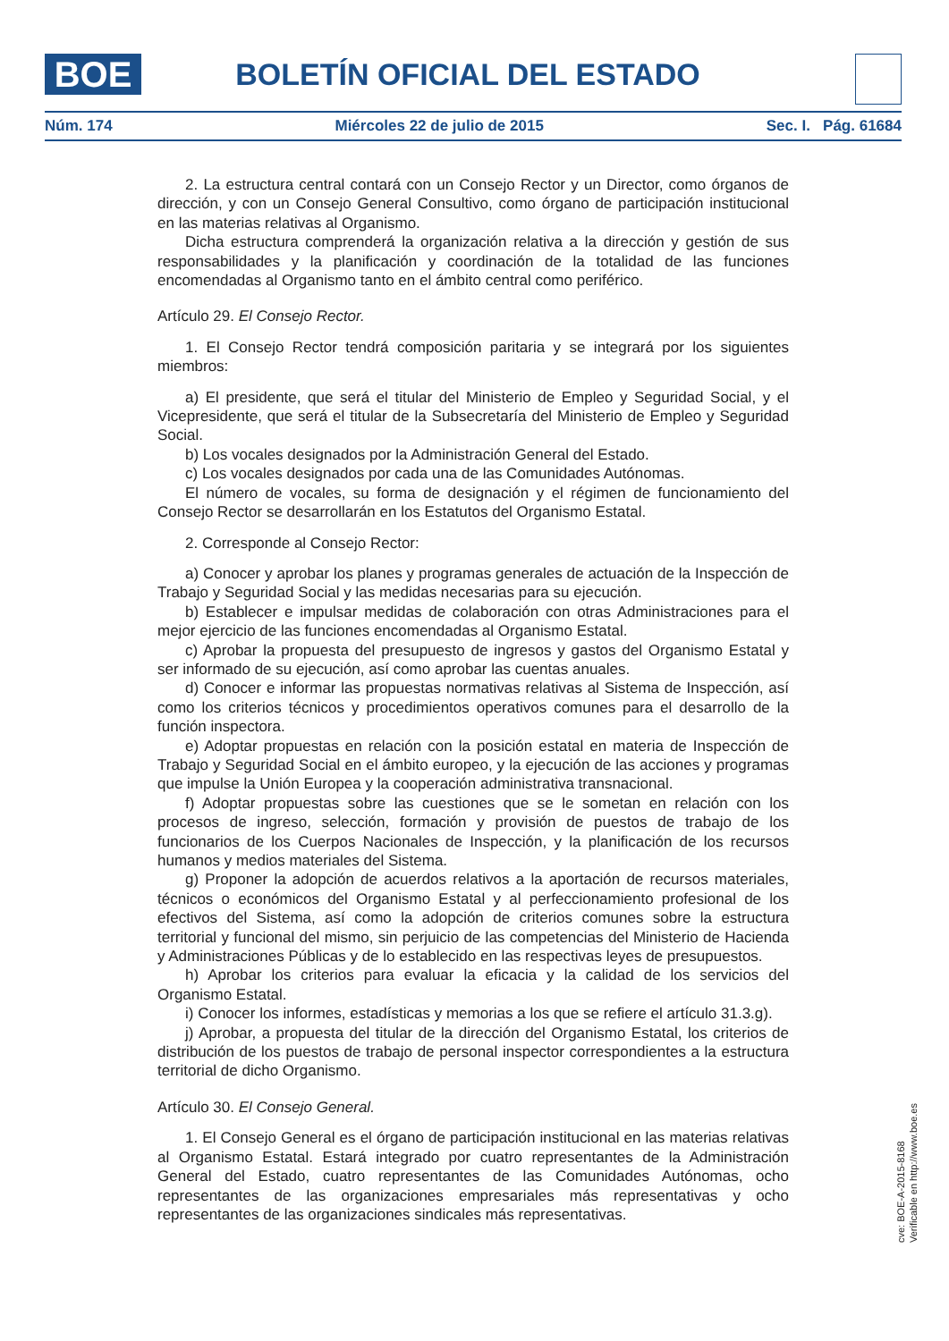BOE BOLETÍN OFICIAL DEL ESTADO
Núm. 174 Miércoles 22 de julio de 2015 Sec. I. Pág. 61684
2. La estructura central contará con un Consejo Rector y un Director, como órganos de dirección, y con un Consejo General Consultivo, como órgano de participación institucional en las materias relativas al Organismo.
Dicha estructura comprenderá la organización relativa a la dirección y gestión de sus responsabilidades y la planificación y coordinación de la totalidad de las funciones encomendadas al Organismo tanto en el ámbito central como periférico.
Artículo 29. El Consejo Rector.
1. El Consejo Rector tendrá composición paritaria y se integrará por los siguientes miembros:
a) El presidente, que será el titular del Ministerio de Empleo y Seguridad Social, y el Vicepresidente, que será el titular de la Subsecretaría del Ministerio de Empleo y Seguridad Social.
b) Los vocales designados por la Administración General del Estado.
c) Los vocales designados por cada una de las Comunidades Autónomas.
El número de vocales, su forma de designación y el régimen de funcionamiento del Consejo Rector se desarrollarán en los Estatutos del Organismo Estatal.
2. Corresponde al Consejo Rector:
a) Conocer y aprobar los planes y programas generales de actuación de la Inspección de Trabajo y Seguridad Social y las medidas necesarias para su ejecución.
b) Establecer e impulsar medidas de colaboración con otras Administraciones para el mejor ejercicio de las funciones encomendadas al Organismo Estatal.
c) Aprobar la propuesta del presupuesto de ingresos y gastos del Organismo Estatal y ser informado de su ejecución, así como aprobar las cuentas anuales.
d) Conocer e informar las propuestas normativas relativas al Sistema de Inspección, así como los criterios técnicos y procedimientos operativos comunes para el desarrollo de la función inspectora.
e) Adoptar propuestas en relación con la posición estatal en materia de Inspección de Trabajo y Seguridad Social en el ámbito europeo, y la ejecución de las acciones y programas que impulse la Unión Europea y la cooperación administrativa transnacional.
f) Adoptar propuestas sobre las cuestiones que se le sometan en relación con los procesos de ingreso, selección, formación y provisión de puestos de trabajo de los funcionarios de los Cuerpos Nacionales de Inspección, y la planificación de los recursos humanos y medios materiales del Sistema.
g) Proponer la adopción de acuerdos relativos a la aportación de recursos materiales, técnicos o económicos del Organismo Estatal y al perfeccionamiento profesional de los efectivos del Sistema, así como la adopción de criterios comunes sobre la estructura territorial y funcional del mismo, sin perjuicio de las competencias del Ministerio de Hacienda y Administraciones Públicas y de lo establecido en las respectivas leyes de presupuestos.
h) Aprobar los criterios para evaluar la eficacia y la calidad de los servicios del Organismo Estatal.
i) Conocer los informes, estadísticas y memorias a los que se refiere el artículo 31.3.g).
j) Aprobar, a propuesta del titular de la dirección del Organismo Estatal, los criterios de distribución de los puestos de trabajo de personal inspector correspondientes a la estructura territorial de dicho Organismo.
Artículo 30. El Consejo General.
1. El Consejo General es el órgano de participación institucional en las materias relativas al Organismo Estatal. Estará integrado por cuatro representantes de la Administración General del Estado, cuatro representantes de las Comunidades Autónomas, ocho representantes de las organizaciones empresariales más representativas y ocho representantes de las organizaciones sindicales más representativas.
cve: BOE-A-2015-8168
Verificable en http://www.boe.es